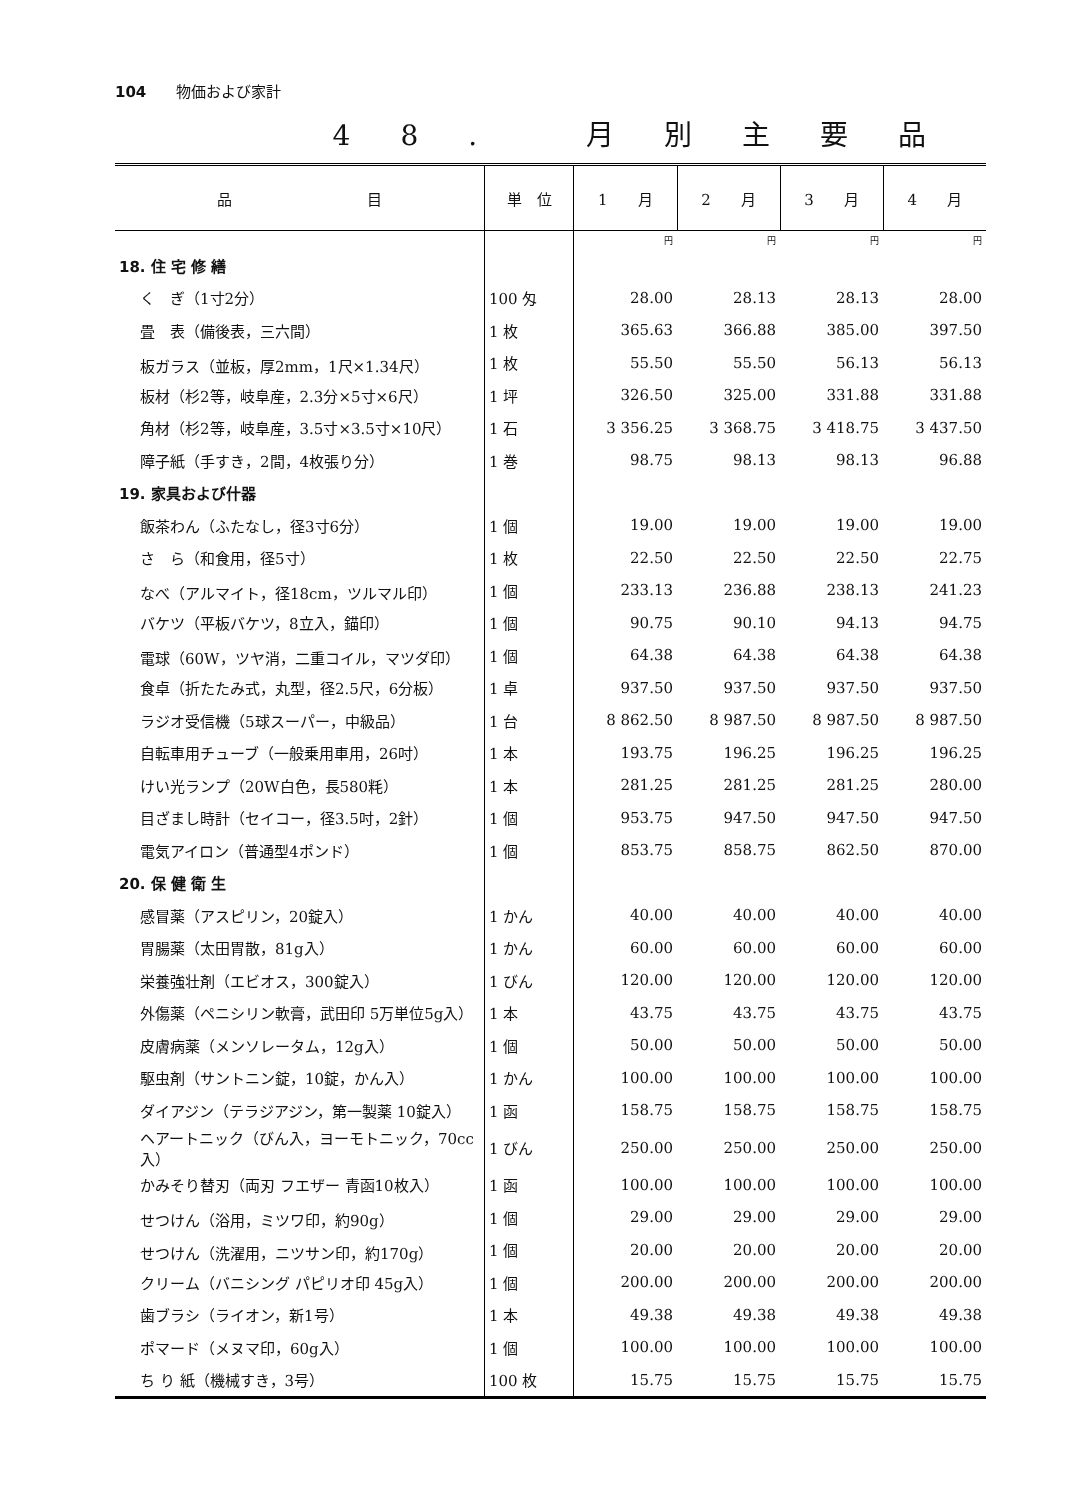104 物価および家計
48. 月別主要品
| 品 目 | 単 位 | 1 月 | 2 月 | 3 月 | 4 月 |
| --- | --- | --- | --- | --- | --- |
| | | 円 | 円 | 円 | 円 |
| 18. 住 宅 修 繕 | | | | | |
| く ぎ（1寸2分） | 100 匁 | 28.00 | 28.13 | 28.13 | 28.00 |
| 畳 表（備後表，三六間） | 1 枚 | 365.63 | 366.88 | 385.00 | 397.50 |
| 板ガラス（並板，厚2mm，1尺×1.34尺） | 1 枚 | 55.50 | 55.50 | 56.13 | 56.13 |
| 板材（杉2等，岐阜産，2.3分×5寸×6尺） | 1 坪 | 326.50 | 325.00 | 331.88 | 331.88 |
| 角材（杉2等，岐阜産，3.5寸×3.5寸×10尺） | 1 石 | 3 356.25 | 3 368.75 | 3 418.75 | 3 437.50 |
| 障子紙（手すき，2間，4枚張り分） | 1 巻 | 98.75 | 98.13 | 98.13 | 96.88 |
| 19. 家具および什器 | | | | | |
| 飯茶わん（ふたなし，径3寸6分） | 1 個 | 19.00 | 19.00 | 19.00 | 19.00 |
| さ ら（和食用，径5寸） | 1 枚 | 22.50 | 22.50 | 22.50 | 22.75 |
| なべ（アルマイト，径18cm，ツルマル印） | 1 個 | 233.13 | 236.88 | 238.13 | 241.23 |
| バケツ（平板バケツ，8立入，錨印） | 1 個 | 90.75 | 90.10 | 94.13 | 94.75 |
| 電球（60W，ツヤ消，二重コイル，マツダ印） | 1 個 | 64.38 | 64.38 | 64.38 | 64.38 |
| 食卓（折たたみ式，丸型，径2.5尺，6分板） | 1 卓 | 937.50 | 937.50 | 937.50 | 937.50 |
| ラジオ受信機（5球スーパー，中級品） | 1 台 | 8 862.50 | 8 987.50 | 8 987.50 | 8 987.50 |
| 自転車用チューブ（一般乗用車用，26吋） | 1 本 | 193.75 | 196.25 | 196.25 | 196.25 |
| けい光ランプ（20W白色，長580粍） | 1 本 | 281.25 | 281.25 | 281.25 | 280.00 |
| 目ざまし時計（セイコー，径3.5吋，2針） | 1 個 | 953.75 | 947.50 | 947.50 | 947.50 |
| 電気アイロン（普通型4ポンド） | 1 個 | 853.75 | 858.75 | 862.50 | 870.00 |
| 20. 保 健 衛 生 | | | | | |
| 感冒薬（アスピリン，20錠入） | 1 かん | 40.00 | 40.00 | 40.00 | 40.00 |
| 胃腸薬（太田胃散，81g入） | 1 かん | 60.00 | 60.00 | 60.00 | 60.00 |
| 栄養強壮剤（エビオス，300錠入） | 1 びん | 120.00 | 120.00 | 120.00 | 120.00 |
| 外傷薬（ペニシリン軟膏，武田印 5万単位5g入） | 1 本 | 43.75 | 43.75 | 43.75 | 43.75 |
| 皮膚病薬（メンソレータム，12g入） | 1 個 | 50.00 | 50.00 | 50.00 | 50.00 |
| 駆虫剤（サントニン錠，10錠，かん入） | 1 かん | 100.00 | 100.00 | 100.00 | 100.00 |
| ダイアジン（テラジアジン，第一製薬 10錠入） | 1 函 | 158.75 | 158.75 | 158.75 | 158.75 |
| ヘアートニック（びん入，ヨーモトニック，70cc入） | 1 びん | 250.00 | 250.00 | 250.00 | 250.00 |
| かみそり替刃（両刃 フエザー 青函10枚入） | 1 函 | 100.00 | 100.00 | 100.00 | 100.00 |
| せつけん（浴用，ミツワ印，約90g） | 1 個 | 29.00 | 29.00 | 29.00 | 29.00 |
| せつけん（洗濯用，ニツサン印，約170g） | 1 個 | 20.00 | 20.00 | 20.00 | 20.00 |
| クリーム（バニシング パピリオ印 45g入） | 1 個 | 200.00 | 200.00 | 200.00 | 200.00 |
| 歯ブラシ（ライオン，新1号） | 1 本 | 49.38 | 49.38 | 49.38 | 49.38 |
| ポマード（メヌマ印，60g入） | 1 個 | 100.00 | 100.00 | 100.00 | 100.00 |
| ち り 紙（機械すき，3号） | 100 枚 | 15.75 | 15.75 | 15.75 | 15.75 |